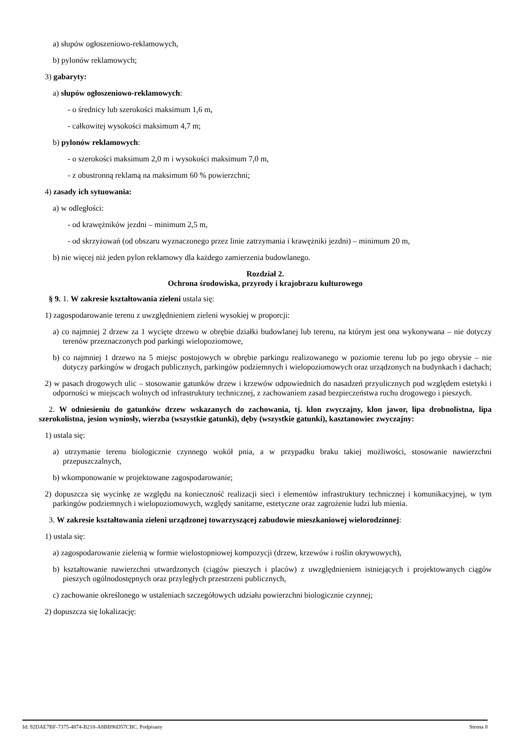a) słupów ogłoszeniowo-reklamowych,
b) pylonów reklamowych;
3) gabaryty:
a) słupów ogłoszeniowo-reklamowych:
- o średnicy lub szerokości maksimum 1,6 m,
- całkowitej wysokości maksimum 4,7 m;
b) pylonów reklamowych:
- o szerokości maksimum 2,0 m i wysokości maksimum 7,0 m,
- z obustronną reklamą na maksimum 60 % powierzchni;
4) zasady ich sytuowania:
a) w odległości:
- od krawężników jezdni – minimum 2,5 m,
- od skrzyżowań (od obszaru wyznaczonego przez linie zatrzymania i krawężniki jezdni) – minimum 20 m,
b) nie więcej niż jeden pylon reklamowy dla każdego zamierzenia budowlanego.
Rozdział 2.
Ochrona środowiska, przyrody i krajobrazu kulturowego
§ 9. 1. W zakresie kształtowania zieleni ustala się:
1) zagospodarowanie terenu z uwzględnieniem zieleni wysokiej w proporcji:
a) co najmniej 2 drzew za 1 wycięte drzewo w obrębie działki budowlanej lub terenu, na którym jest ona wykonywana – nie dotyczy terenów przeznaczonych pod parkingi wielopoziomowe,
b) co najmniej 1 drzewo na 5 miejsc postojowych w obrębie parkingu realizowanego w poziomie terenu lub po jego obrysie – nie dotyczy parkingów w drogach publicznych, parkingów podziemnych i wielopoziomowych oraz urządzonych na budynkach i dachach;
2) w pasach drogowych ulic – stosowanie gatunków drzew i krzewów odpowiednich do nasadzeń przyulicznych pod względem estetyki i odporności w miejscach wolnych od infrastruktury technicznej, z zachowaniem zasad bezpieczeństwa ruchu drogowego i pieszych.
2. W odniesieniu do gatunków drzew wskazanych do zachowania, tj. klon zwyczajny, klon jawor, lipa drobnolistna, lipa szerokolistna, jesion wyniosły, wierzba (wszystkie gatunki), dęby (wszystkie gatunki), kasztanowiec zwyczajny:
1) ustala się:
a) utrzymanie terenu biologicznie czynnego wokół pnia, a w przypadku braku takiej możliwości, stosowanie nawierzchni przepuszczalnych,
b) wkomponowanie w projektowane zagospodarowanie;
2) dopuszcza się wycinkę ze względu na konieczność realizacji sieci i elementów infrastruktury technicznej i komunikacyjnej, w tym parkingów podziemnych i wielopoziomowych, względy sanitarne, estetyczne oraz zagrożenie ludzi lub mienia.
3. W zakresie kształtowania zieleni urządzonej towarzyszącej zabudowie mieszkaniowej wielorodzinnej:
1) ustala się:
a) zagospodarowanie zielenią w formie wielostopniowej kompozycji (drzew, krzewów i roślin okrywowych),
b) kształtowanie nawierzchni utwardzonych (ciągów pieszych i placów) z uwzględnieniem istniejących i projektowanych ciągów pieszych ogólnodostępnych oraz przyległych przestrzeni publicznych,
c) zachowanie określonego w ustaleniach szczegółowych udziału powierzchni biologicznie czynnej;
2) dopuszcza się lokalizację:
Id: 92DAE7BF-7375-4874-B218-A8BB96D57CBC. Podpisany Strona 8